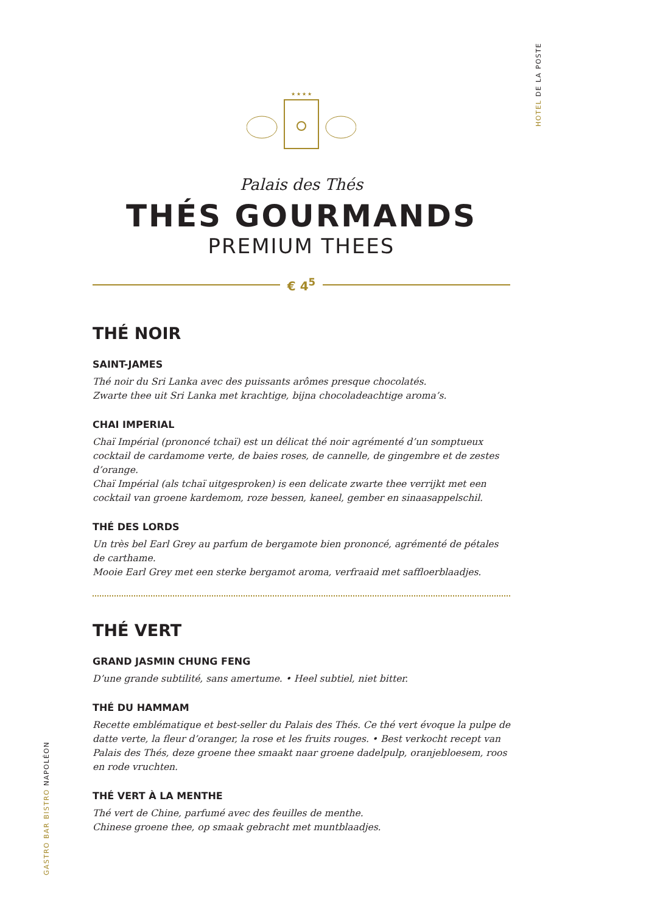HOTEL DE LA POSTE
GASTRO BAR BISTRO NAPOLÉON
★ ★ ★ ★
Palais des Thés
THÉS GOURMANDS
PREMIUM THEES
€ 4<sup>5</sup>
THÉ NOIR
SAINT-JAMES
Thé noir du Sri Lanka avec des puissants arômes presque chocolatés.
Zwarte thee uit Sri Lanka met krachtige, bijna chocoladeachtige aroma’s.
CHAI IMPERIAL
Chaï Impérial (prononcé tchaï) est un délicat thé noir agrémenté d’un somptueux cocktail de cardamome verte, de baies roses, de cannelle, de gingembre et de zestes d’orange.
Chaï Impérial (als tchaï uitgesproken) is een delicate zwarte thee verrijkt met een cocktail van groene kardemom, roze bessen, kaneel, gember en sinaasappelschil.
THÉ DES LORDS
Un très bel Earl Grey au parfum de bergamote bien prononcé, agrémenté de pétales de carthame.
Mooie Earl Grey met een sterke bergamot aroma, verfraaid met saffloerblaadjes.
THÉ VERT
GRAND JASMIN CHUNG FENG
D’une grande subtilité, sans amertume. • Heel subtiel, niet bitter.
THÉ DU HAMMAM
Recette emblématique et best-seller du Palais des Thés. Ce thé vert évoque la pulpe de datte verte, la fleur d’oranger, la rose et les fruits rouges. • Best verkocht recept van Palais des Thés, deze groene thee smaakt naar groene dadelpulp, oranjebloesem, roos en rode vruchten.
THÉ VERT À LA MENTHE
Thé vert de Chine, parfumé avec des feuilles de menthe.
Chinese groene thee, op smaak gebracht met muntblaadjes.